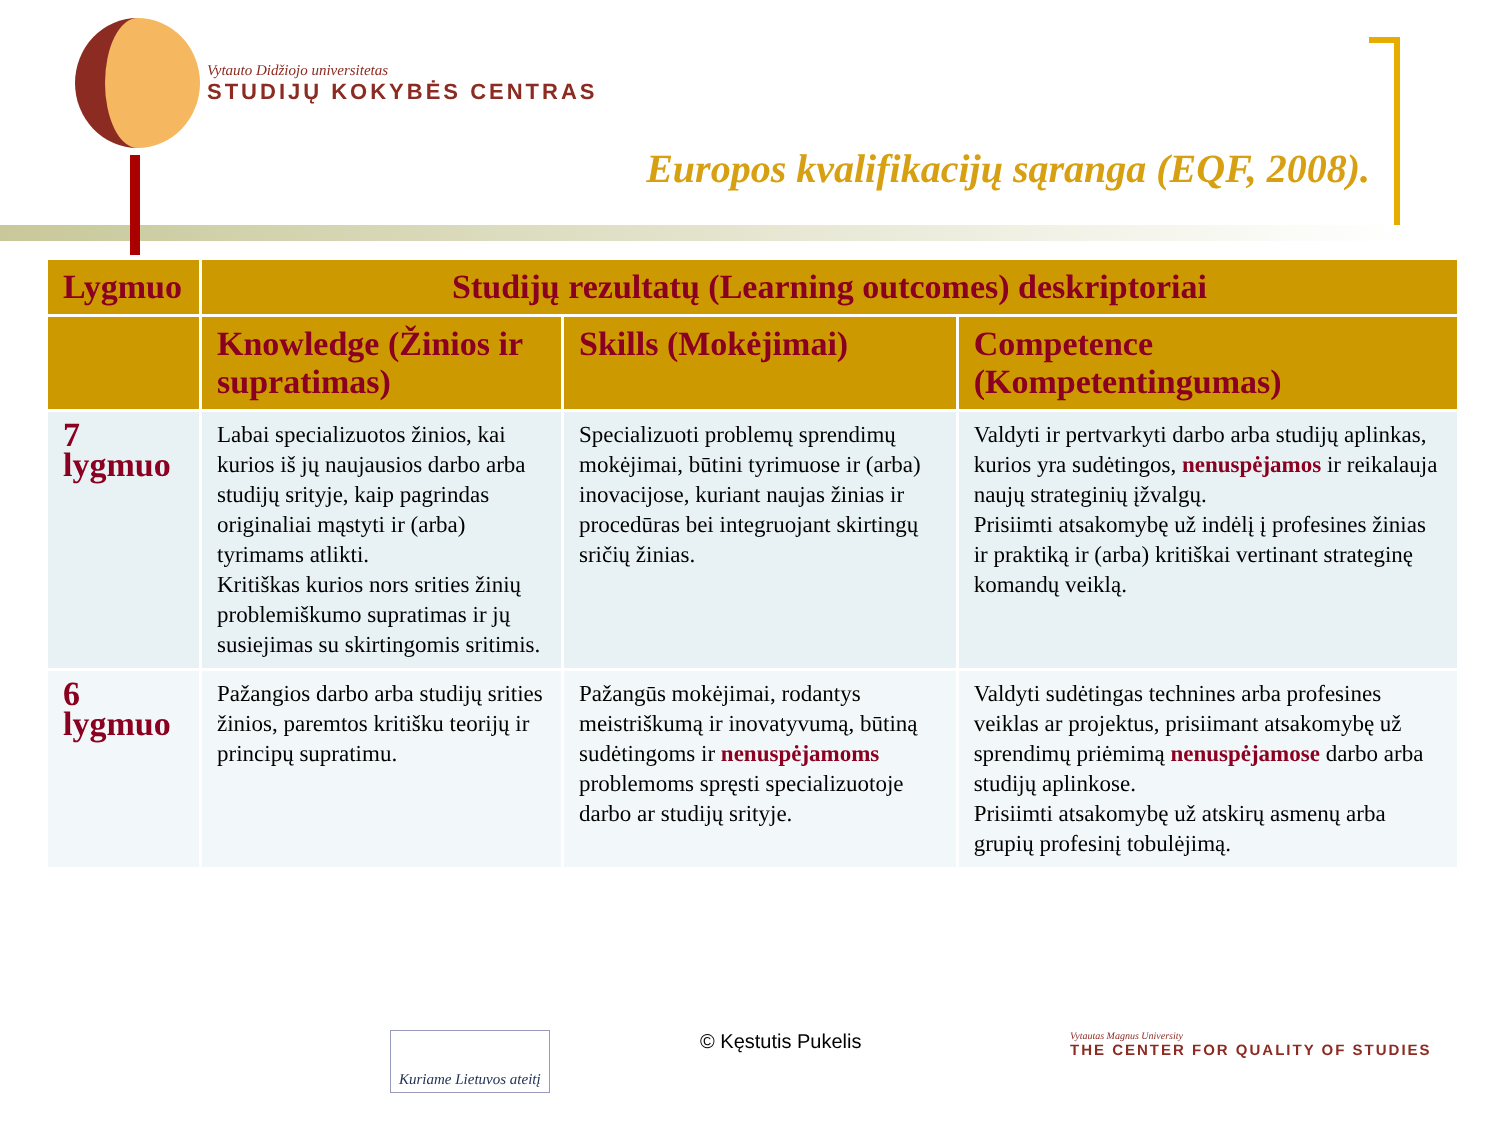Vytauto Didžiojo universitetas
STUDIJŲ KOKYBĖS CENTRAS
Europos kvalifikacijų sąranga (EQF, 2008).
| Lygmuo | Studijų rezultatų (Learning outcomes) deskriptoriai | | |
| --- | --- | --- | --- |
| | Knowledge (Žinios ir supratimas) | Skills (Mokėjimai) | Competence (Kompetentingumas) |
| 7 lygmuo | Labai specializuotos žinios, kai kurios iš jų naujausios darbo arba studijų srityje, kaip pagrindas originaliai mąstyti ir (arba) tyrimams atlikti. Kritiškas kurios nors srities žinių problemiškumo supratimas ir jų susiejimas su skirtingomis sritimis. | Specializuoti problemų sprendimų mokėjimai, būtini tyrimuose ir (arba) inovacijose, kuriant naujas žinias ir procedūras bei integruojant skirtingų sričių žinias. | Valdyti ir pertvarkyti darbo arba studijų aplinkas, kurios yra sudėtingos, nenuspėjamos ir reikalauja naujų strateginių įžvalgų. Prisiimti atsakomybę už indėlį į profesines žinias ir praktiką ir (arba) kritiškai vertinant strateginę komandų veiklą. |
| 6 lygmuo | Pažangios darbo arba studijų srities žinios, paremtos kritišku teorijų ir principų supratimu. | Pažangūs mokėjimai, rodantys meistriškumą ir inovatyvumą, būtiną sudėtingoms ir nenuspėjamoms problemoms spręsti specializuotoje darbo ar studijų srityje. | Valdyti sudėtingas technines arba profesines veiklas ar projektus, prisiimant atsakomybę už sprendimų priėmimą nenuspėjamose darbo arba studijų aplinkose. Prisiimti atsakomybę už atskirų asmenų arba grupių profesinį tobulėjimą. |
Kuriame Lietuvos ateitį © Kęstutis Pukelis
Vytautas Magnus University
THE CENTER FOR QUALITY OF STUDIES